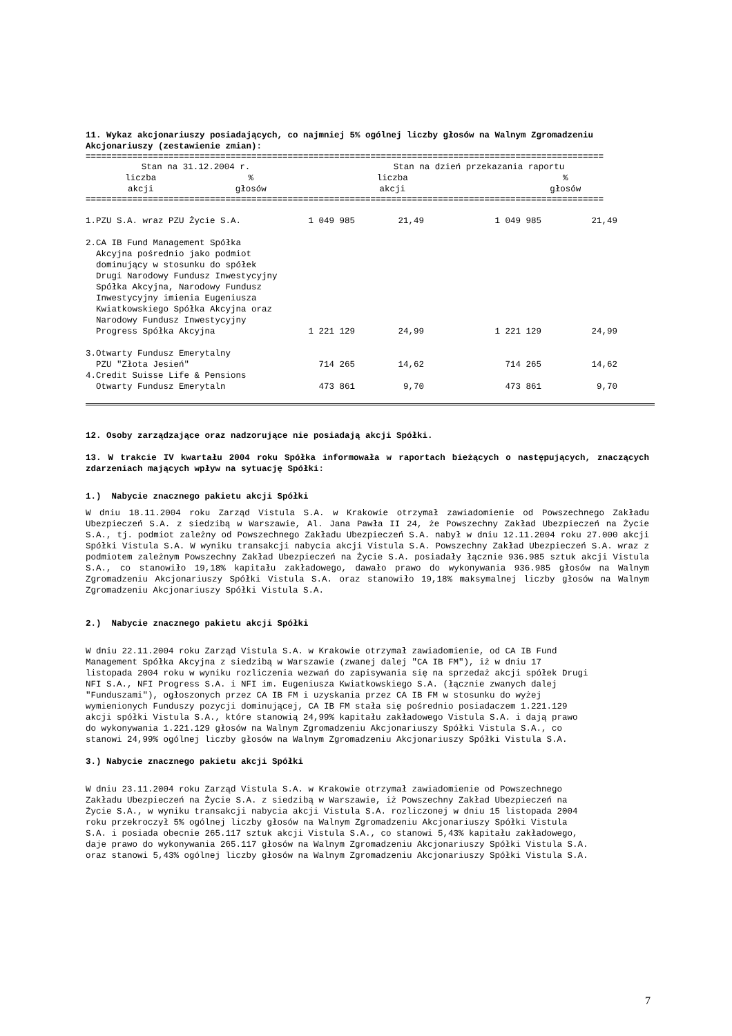11. Wykaz akcjonariuszy posiadających, co najmniej 5% ogólnej liczby głosów na Walnym Zgromadzeniu Akcjonariuszy (zestawienie zmian):
====================================================================================================
| | Stan na 31.12.2004 r. | | Stan na dzień przekazania raportu | |
| --- | --- | --- | --- | --- |
| | liczba akcji | % głosów | liczba akcji | % głosów |
====================================================================================================
| 1.PZU S.A. wraz PZU Życie S.A. | 1 049 985 | 21,49 | 1 049 985 | 21,49 | |
| 2.CA IB Fund Management Spółka Akcyjna pośrednio jako podmiot dominujący w stosunku do spółek Drugi Narodowy Fundusz Inwestycyjny Spółka Akcyjna, Narodowy Fundusz Inwestycyjny imienia Eugeniusza Kwiatkowskiego Spółka Akcyjna oraz Narodowy Fundusz Inwestycyjny Progress Spółka Akcyjna | 1 221 129 | 24,99 | 1 221 129 | 24,99 | |
| 3.Otwarty Fundusz Emerytalny PZU "Złota Jesień" | 714 265 | 14,62 | 714 265 | 14,62 | |
| 4.Credit Suisse Life & Pensions Otwarty Fundusz Emerytaln | 473 861 | 9,70 | 473 861 | 9,70 | |
12. Osoby zarządzające oraz nadzorujące nie posiadają akcji Spółki.
13. W trakcie IV kwartału 2004 roku Spółka informowała w raportach bieżących o następujących, znaczących zdarzeniach mających wpływ na sytuację Spółki:
1.) Nabycie znacznego pakietu akcji Spółki
W dniu 18.11.2004 roku Zarząd Vistula S.A. w Krakowie otrzymał zawiadomienie od Powszechnego Zakładu Ubezpieczeń S.A. z siedzibą w Warszawie, Al. Jana Pawła II 24, że Powszechny Zakład Ubezpieczeń na Życie S.A., tj. podmiot zależny od Powszechnego Zakładu Ubezpieczeń S.A. nabył w dniu 12.11.2004 roku 27.000 akcji Spółki Vistula S.A. W wyniku transakcji nabycia akcji Vistula S.A. Powszechny Zakład Ubezpieczeń S.A. wraz z podmiotem zależnym Powszechny Zakład Ubezpieczeń na Życie S.A. posiadały łącznie 936.985 sztuk akcji Vistula S.A., co stanowiło 19,18% kapitału zakładowego, dawało prawo do wykonywania 936.985 głosów na Walnym Zgromadzeniu Akcjonariuszy Spółki Vistula S.A. oraz stanowiło 19,18% maksymalnej liczby głosów na Walnym Zgromadzeniu Akcjonariuszy Spółki Vistula S.A.
2.) Nabycie znacznego pakietu akcji Spółki
W dniu 22.11.2004 roku Zarząd Vistula S.A. w Krakowie otrzymał zawiadomienie, od CA IB Fund
Management Spółka Akcyjna z siedzibą w Warszawie (zwanej dalej "CA IB FM"), iż w dniu 17
listopada 2004 roku w wyniku rozliczenia wezwań do zapisywania się na sprzedaż akcji spółek Drugi
NFI S.A., NFI Progress S.A. i NFI im. Eugeniusza Kwiatkowskiego S.A. (łącznie zwanych dalej
"Funduszami"), ogłoszonych przez CA IB FM i uzyskania przez CA IB FM w stosunku do wyżej
wymienionych Funduszy pozycji dominującej, CA IB FM stała się pośrednio posiadaczem 1.221.129
akcji spółki Vistula S.A., które stanowią 24,99% kapitału zakładowego Vistula S.A. i dają prawo
do wykonywania 1.221.129 głosów na Walnym Zgromadzeniu Akcjonariuszy Spółki Vistula S.A., co
stanowi 24,99% ogólnej liczby głosów na Walnym Zgromadzeniu Akcjonariuszy Spółki Vistula S.A.
3.) Nabycie znacznego pakietu akcji Spółki
W dniu 23.11.2004 roku Zarząd Vistula S.A. w Krakowie otrzymał zawiadomienie od Powszechnego
Zakładu Ubezpieczeń na Życie S.A. z siedzibą w Warszawie, iż Powszechny Zakład Ubezpieczeń na
Życie S.A., w wyniku transakcji nabycia akcji Vistula S.A. rozliczonej w dniu 15 listopada 2004
roku przekroczył 5% ogólnej liczby głosów na Walnym Zgromadzeniu Akcjonariuszy Spółki Vistula
S.A. i posiada obecnie 265.117 sztuk akcji Vistula S.A., co stanowi 5,43% kapitału zakładowego,
daje prawo do wykonywania 265.117 głosów na Walnym Zgromadzeniu Akcjonariuszy Spółki Vistula S.A.
oraz stanowi 5,43% ogólnej liczby głosów na Walnym Zgromadzeniu Akcjonariuszy Spółki Vistula S.A.
7